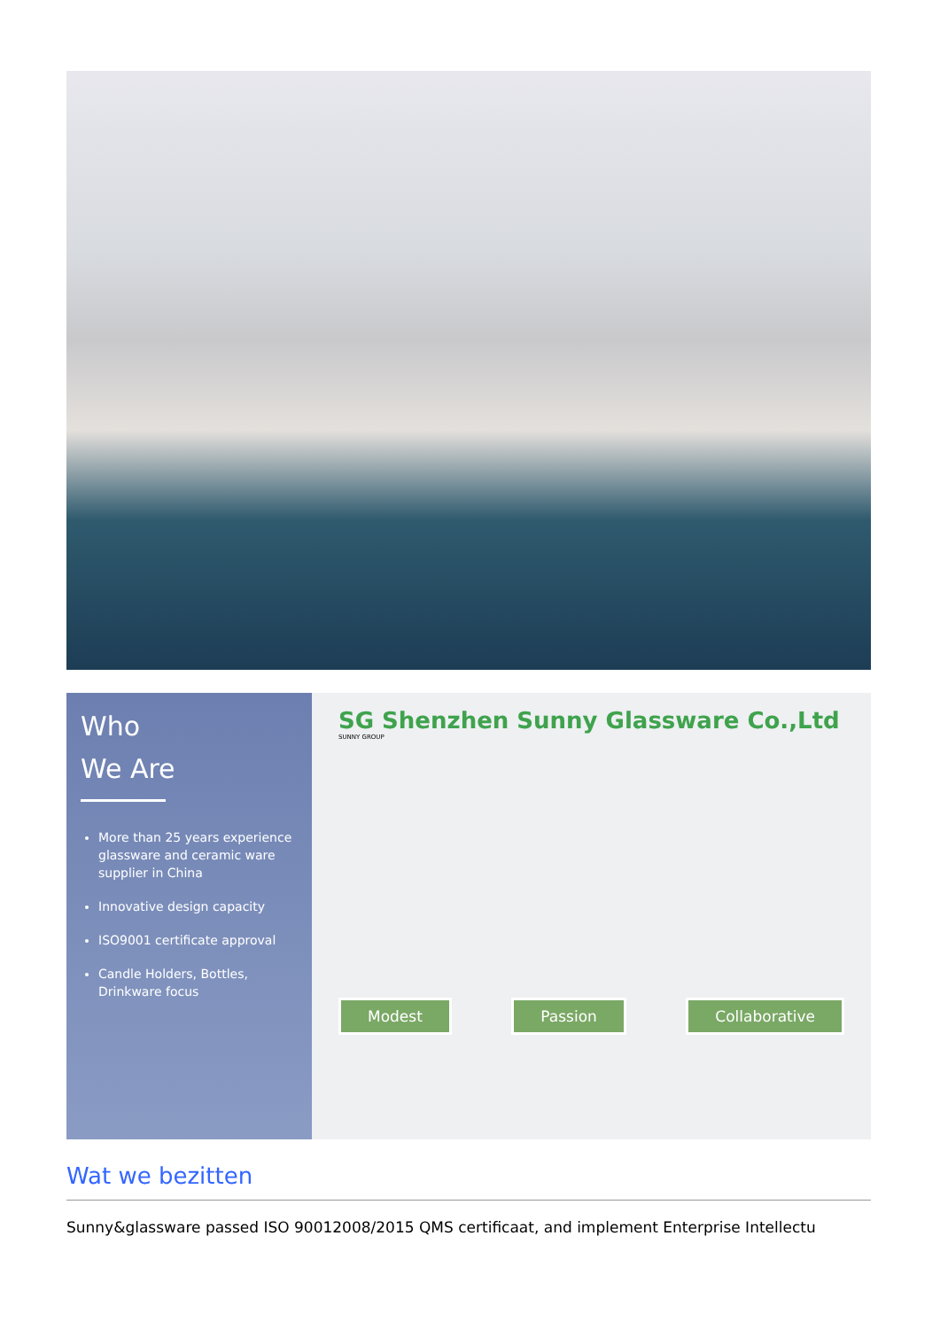Who
We Are
More than 25 years experience glassware and ceramic ware supplier in China
Innovative design capacity
ISO9001 certificate approval
Candle Holders, Bottles, Drinkware focus
SG Shenzhen Sunny Glassware Co.,Ltd
SUNNY GROUP
Modest Passion Collaborative
Wat we bezitten
Sunny&glassware passed ISO 90012008/2015 QMS certificaat, and implement Enterprise Intellectu